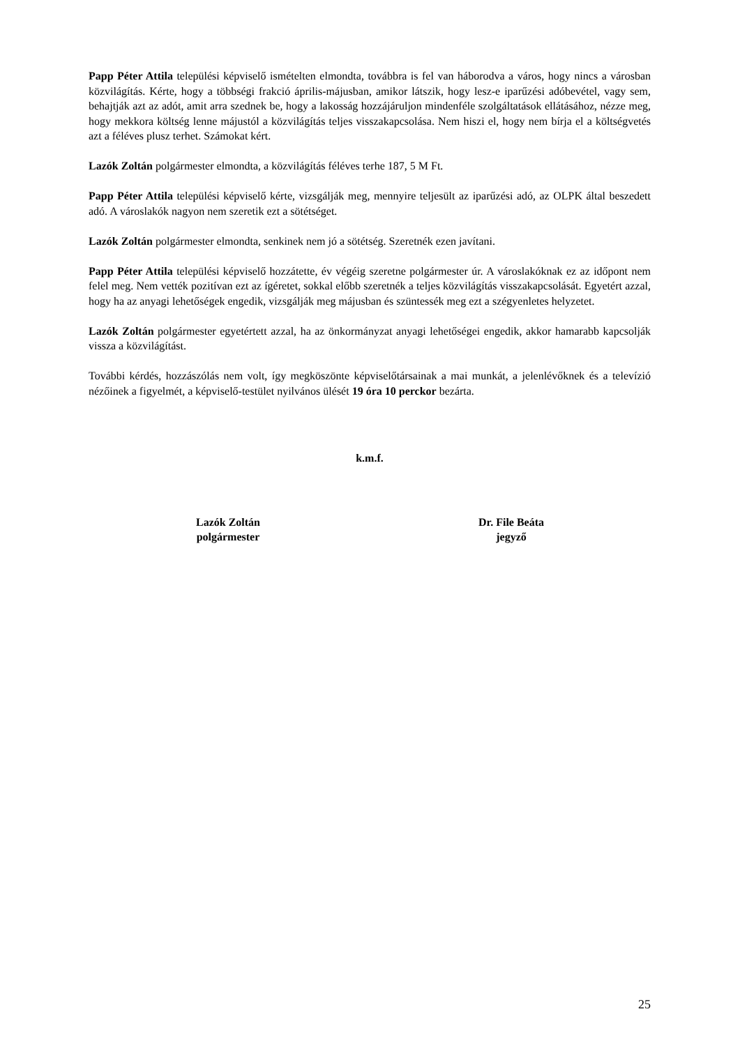Papp Péter Attila települési képviselő ismételten elmondta, továbbra is fel van háborodva a város, hogy nincs a városban közvilágítás. Kérte, hogy a többségi frakció április-májusban, amikor látszik, hogy lesz-e iparűzési adóbevétel, vagy sem, behajtják azt az adót, amit arra szednek be, hogy a lakosság hozzájáruljon mindenféle szolgáltatások ellátásához, nézze meg, hogy mekkora költség lenne májustól a közvilágítás teljes visszakapcsolása. Nem hiszi el, hogy nem bírja el a költségvetés azt a féléves plusz terhet. Számokat kért.
Lazók Zoltán polgármester elmondta, a közvilágítás féléves terhe 187, 5 M Ft.
Papp Péter Attila települési képviselő kérte, vizsgálják meg, mennyire teljesült az iparűzési adó, az OLPK által beszedett adó. A városlakók nagyon nem szeretik ezt a sötétséget.
Lazók Zoltán polgármester elmondta, senkinek nem jó a sötétség. Szeretnék ezen javítani.
Papp Péter Attila települési képviselő hozzátette, év végéig szeretne polgármester úr. A városlakóknak ez az időpont nem felel meg. Nem vették pozitívan ezt az ígéretet, sokkal előbb szeretnék a teljes közvilágítás visszakapcsolását. Egyetért azzal, hogy ha az anyagi lehetőségek engedik, vizsgálják meg májusban és szüntessék meg ezt a szégyenletes helyzetet.
Lazók Zoltán polgármester egyetértett azzal, ha az önkormányzat anyagi lehetőségei engedik, akkor hamarabb kapcsolják vissza a közvilágítást.
További kérdés, hozzászólás nem volt, így megköszönte képviselőtársainak a mai munkát, a jelenlévőknek és a televízió nézőinek a figyelmét, a képviselő-testület nyilvános ülését 19 óra 10 perckor bezárta.
k.m.f.
Lazók Zoltán
polgármester
Dr. File Beáta
jegyző
25